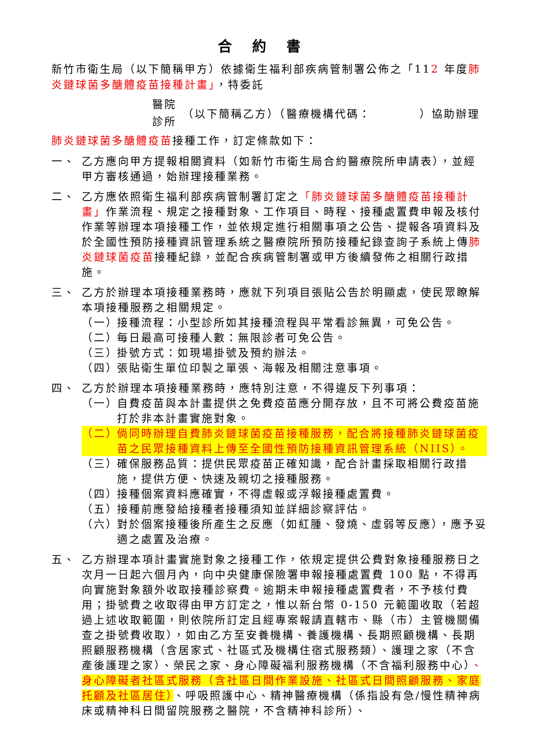合約書
新竹市衛生局（以下簡稱甲方）依據衛生福利部疾病管制署公佈之「112 年度肺炎鏈球菌多醣體疫苗接種計畫」，特委託
醫院
診所
（以下簡稱乙方）（醫療機構代碼：　　　　）協助辦理
肺炎鏈球菌多醣體疫苗接種工作，訂定條款如下：
一、 乙方應向甲方提報相關資料（如新竹市衛生局合約醫療院所申請表），並經甲方審核通過，始辦理接種業務。
二、 乙方應依照衛生福利部疾病管制署訂定之「肺炎鏈球菌多醣體疫苗接種計畫」作業流程、規定之接種對象、工作項目、時程、接種處置費申報及核付作業等辦理本項接種工作，並依規定進行相關事項之公告、提報各項資料及於全國性預防接種資訊管理系統之醫療院所預防接種紀錄查詢子系統上傳肺炎鏈球菌疫苗接種紀錄，並配合疾病管制署或甲方後續發佈之相關行政措施。
三、 乙方於辦理本項接種業務時，應就下列項目張貼公告於明顯處，使民眾瞭解本項接種服務之相關規定。
（一）
接種流程：小型診所如其接種流程與平常看診無異，可免公告。
（二）
每日最高可接種人數：無限診者可免公告。
（三）
掛號方式：如現場掛號及預約辦法。
（四）
張貼衛生單位印製之單張、海報及相關注意事項。
四、 乙方於辦理本項接種業務時，應特別注意，不得違反下列事項：
（一）
自費疫苗與本計畫提供之免費疫苗應分開存放，且不可將公費疫苗施打於非本計畫實施對象。
（二）
倘同時辦理自費肺炎鏈球菌疫苗接種服務，配合將接種肺炎鏈球菌疫苗之民眾接種資料上傳至全國性預防接種資訊管理系統（NIIS）。
（三）
確保服務品質：提供民眾疫苗正確知識，配合計畫採取相關行政措施，提供方便、快速及親切之接種服務。
（四）
接種個案資料應確實，不得虛報或浮報接種處置費。
（五）
接種前應發給接種者接種須知並詳細診察評估。
（六）
對於個案接種後所產生之反應（如紅腫、發燒、虛弱等反應），應予妥適之處置及治療。
五、 乙方辦理本項計畫實施對象之接種工作，依規定提供公費對象接種服務日之次月一日起六個月內，向中央健康保險署申報接種處置費 100 點，不得再向實施對象額外收取接種診察費。逾期未申報接種處置費者，不予核付費用；掛號費之收取得由甲方訂定之，惟以新台幣 0-150 元範圍收取（若超過上述收取範圍，則依院所訂定且經專案報請直轄市、縣（市）主管機關備查之掛號費收取），如由乙方至安養機構、養護機構、長期照顧機構、長期照顧服務機構（含居家式、社區式及機構住宿式服務類）、護理之家（不含產後護理之家）、榮民之家、身心障礙福利服務機構（不含福利服務中心）、身心障礙者社區式服務（含社區日間作業設施、社區式日間照顧服務、家庭托顧及社區居住）、呼吸照護中心、精神醫療機構（係指設有急/慢性精神病床或精神科日間留院服務之醫院，不含精神科診所）、